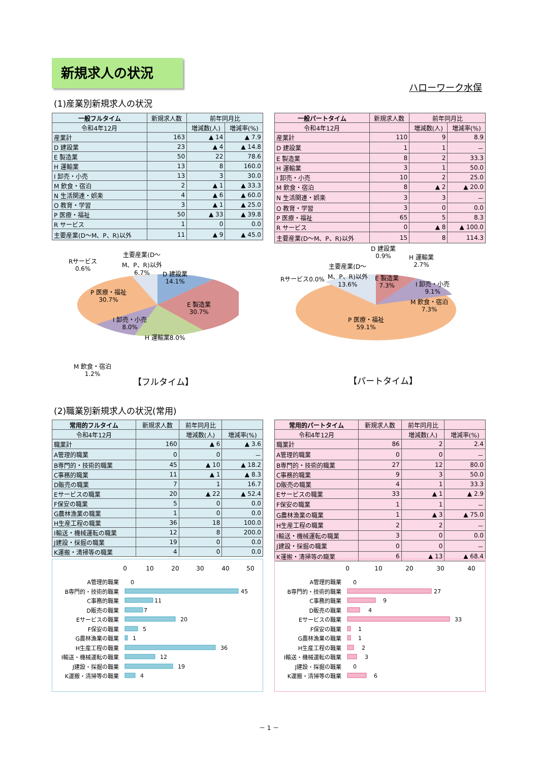新規求人の状況
ハローワーク水俣
(1)産業別新規求人の状況
| 一般フルタイム | 新規求人数 | 前年同月比 | |
| --- | --- | --- | --- |
| 令和4年12月 | | 増減数(人) | 増減率(%) |
| 産業計 | 163 | ▲ 14 | ▲ 7.9 |
| D 建設業 | 23 | ▲ 4 | ▲ 14.8 |
| E 製造業 | 50 | 22 | 78.6 |
| H 運輸業 | 13 | 8 | 160.0 |
| I 卸売・小売 | 13 | 3 | 30.0 |
| M 飲食・宿泊 | 2 | ▲ 1 | ▲ 33.3 |
| N 生活関連・娯楽 | 4 | ▲ 6 | ▲ 60.0 |
| O 教育・学習 | 3 | ▲ 1 | ▲ 25.0 |
| P 医療・福祉 | 50 | ▲ 33 | ▲ 39.8 |
| R サービス | 1 | 0 | 0.0 |
| 主要産業(D～M、P、R)以外 | 11 | ▲ 9 | ▲ 45.0 |
| 一般パートタイム | 新規求人数 | 前年同月比 | |
| --- | --- | --- | --- |
| 令和4年12月 | | 増減数(人) | 増減率(%) |
| 産業計 | 110 | 9 | 8.9 |
| D 建設業 | 1 | 1 | － |
| E 製造業 | 8 | 2 | 33.3 |
| H 運輸業 | 3 | 1 | 50.0 |
| I 卸売・小売 | 10 | 2 | 25.0 |
| M 飲食・宿泊 | 8 | ▲ 2 | ▲ 20.0 |
| N 生活関連・娯楽 | 3 | 3 | － |
| O 教育・学習 | 3 | 0 | 0.0 |
| P 医療・福祉 | 65 | 5 | 8.3 |
| R サービス | 0 | ▲ 8 | ▲ 100.0 |
| 主要産業(D～M、P、R)以外 | 15 | 8 | 114.3 |
Rサービス
0.6%
主要産業(D～
M、P、R)以外
6.7%
D 建設業
14.1%
P 医療・福祉
30.7%
E 製造業
30.7%
I 卸売・小売
8.0%
H 運輸業8.0%
M 飲食・宿泊
1.2%
【フルタイム】
D 建設業
0.9%
H 運輸業
2.7%
主要産業(D～
M、P、R)以外
13.6%
Rサービス0.0%
E 製造業
7.3%
I 卸売・小売
9.1%
M 飲食・宿泊
7.3%
P 医療・福祉
59.1%
【パートタイム】
(2)職業別新規求人の状況(常用)
| 常用的フルタイム | 新規求人数 | 前年同月比 | |
| --- | --- | --- | --- |
| 令和4年12月 | | 増減数(人) | 増減率(%) |
| 職業計 | 160 | ▲ 6 | ▲ 3.6 |
| A管理的職業 | 0 | 0 | － |
| B専門的・技術的職業 | 45 | ▲ 10 | ▲ 18.2 |
| C事務的職業 | 11 | ▲ 1 | ▲ 8.3 |
| D販売の職業 | 7 | 1 | 16.7 |
| Eサービスの職業 | 20 | ▲ 22 | ▲ 52.4 |
| F保安の職業 | 5 | 0 | 0.0 |
| G農林漁業の職業 | 1 | 0 | 0.0 |
| H生産工程の職業 | 36 | 18 | 100.0 |
| I輸送・機械運転の職業 | 12 | 8 | 200.0 |
| J建設・採掘の職業 | 19 | 0 | 0.0 |
| K運搬・清掃等の職業 | 4 | 0 | 0.0 |
| 常用的パートタイム | 新規求人数 | 前年同月比 | |
| --- | --- | --- | --- |
| 令和4年12月 | | 増減数(人) | 増減率(%) |
| 職業計 | 86 | 2 | 2.4 |
| A管理的職業 | 0 | 0 | － |
| B専門的・技術的職業 | 27 | 12 | 80.0 |
| C事務的職業 | 9 | 3 | 50.0 |
| D販売の職業 | 4 | 1 | 33.3 |
| Eサービスの職業 | 33 | ▲ 1 | ▲ 2.9 |
| F保安の職業 | 1 | 1 | － |
| G農林漁業の職業 | 1 | ▲ 3 | ▲ 75.0 |
| H生産工程の職業 | 2 | 2 | － |
| I輸送・機械運転の職業 | 3 | 0 | 0.0 |
| J建設・採掘の職業 | 0 | 0 | － |
| K運搬・清掃等の職業 | 6 | ▲ 13 | ▲ 68.4 |
0
10
20
30
40
50
A管理的職業
B専門的・技術的職業
C事務的職業
D販売の職業
Eサービスの職業
F保安の職業
G農林漁業の職業
H生産工程の職業
I輸送・機械運転の職業
J建設・採掘の職業
K運搬・清掃等の職業
0
45
11
7
20
5
1
36
12
19
4
0
10
20
30
40
A管理的職業
B専門的・技術的職業
C事務的職業
D販売の職業
Eサービスの職業
F保安の職業
G農林漁業の職業
H生産工程の職業
I輸送・機械運転の職業
J建設・採掘の職業
K運搬・清掃等の職業
0
27
9
4
33
1
1
2
3
0
6
－ 1 －